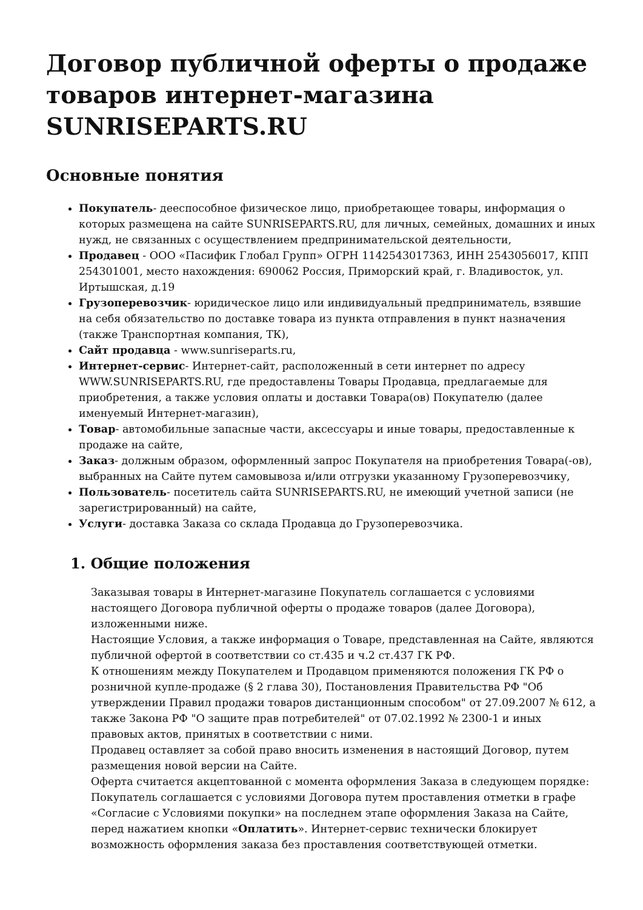Договор публичной оферты о продаже товаров интернет-магазина SUNRISEPARTS.RU
Основные понятия
Покупатель- дееспособное физическое лицо, приобретающее товары, информация о которых размещена на сайте SUNRISEPARTS.RU, для личных, семейных, домашних и иных нужд, не связанных с осуществлением предпринимательской деятельности,
Продавец - ООО «Пасифик Глобал Групп» ОГРН 1142543017363, ИНН 2543056017, КПП 254301001, место нахождения: 690062 Россия, Приморский край, г. Владивосток, ул. Иртышская, д.19
Грузоперевозчик- юридическое лицо или индивидуальный предприниматель, взявшие на себя обязательство по доставке товара из пункта отправления в пункт назначения (также Транспортная компания, ТК),
Сайт продавца - www.sunriseparts.ru,
Интернет-сервис- Интернет-сайт, расположенный в сети интернет по адресу WWW.SUNRISEPARTS.RU, где предоставлены Товары Продавца, предлагаемые для приобретения, а также условия оплаты и доставки Товара(ов) Покупателю (далее именуемый Интернет-магазин),
Товар- автомобильные запасные части, аксессуары и иные товары, предоставленные к продаже на сайте,
Заказ- должным образом, оформленный запрос Покупателя на приобретения Товара(-ов), выбранных на Сайте путем самовывоза и/или отгрузки указанному Грузоперевозчику,
Пользователь- посетитель сайта SUNRISEPARTS.RU, не имеющий учетной записи (не зарегистрированный) на сайте,
Услуги- доставка Заказа со склада Продавца до Грузоперевозчика.
1. Общие положения
Заказывая товары в Интернет-магазине Покупатель соглашается с условиями настоящего Договора публичной оферты о продаже товаров (далее Договора), изложенными ниже.
Настоящие Условия, а также информация о Товаре, представленная на Сайте, являются публичной офертой в соответствии со ст.435 и ч.2 ст.437 ГК РФ.
К отношениям между Покупателем и Продавцом применяются положения ГК РФ о розничной купле-продаже (§ 2 глава 30), Постановления Правительства РФ "Об утверждении Правил продажи товаров дистанционным способом" от 27.09.2007 № 612, а также Закона РФ "О защите прав потребителей" от 07.02.1992 № 2300-1 и иных правовых актов, принятых в соответствии с ними.
Продавец оставляет за собой право вносить изменения в настоящий Договор, путем размещения новой версии на Сайте.
Оферта считается акцептованной с момента оформления Заказа в следующем порядке: Покупатель соглашается с условиями Договора путем проставления отметки в графе «Согласие с Условиями покупки» на последнем этапе оформления Заказа на Сайте, перед нажатием кнопки «Оплатить». Интернет-сервис технически блокирует возможность оформления заказа без проставления соответствующей отметки.